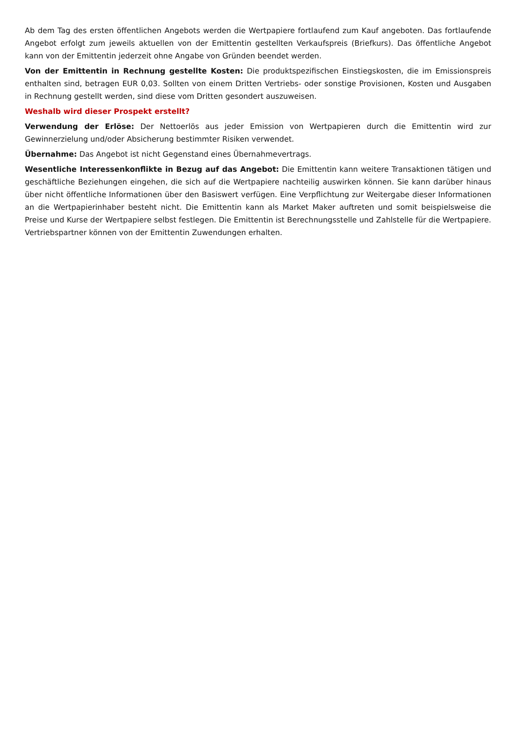Ab dem Tag des ersten öffentlichen Angebots werden die Wertpapiere fortlaufend zum Kauf angeboten. Das fortlaufende Angebot erfolgt zum jeweils aktuellen von der Emittentin gestellten Verkaufspreis (Briefkurs). Das öffentliche Angebot kann von der Emittentin jederzeit ohne Angabe von Gründen beendet werden.
Von der Emittentin in Rechnung gestellte Kosten: Die produktspezifischen Einstiegskosten, die im Emissionspreis enthalten sind, betragen EUR 0,03. Sollten von einem Dritten Vertriebs- oder sonstige Provisionen, Kosten und Ausgaben in Rechnung gestellt werden, sind diese vom Dritten gesondert auszuweisen.
Weshalb wird dieser Prospekt erstellt?
Verwendung der Erlöse: Der Nettoerlös aus jeder Emission von Wertpapieren durch die Emittentin wird zur Gewinnerzielung und/oder Absicherung bestimmter Risiken verwendet.
Übernahme: Das Angebot ist nicht Gegenstand eines Übernahmevertrags.
Wesentliche Interessenkonflikte in Bezug auf das Angebot: Die Emittentin kann weitere Transaktionen tätigen und geschäftliche Beziehungen eingehen, die sich auf die Wertpapiere nachteilig auswirken können. Sie kann darüber hinaus über nicht öffentliche Informationen über den Basiswert verfügen. Eine Verpflichtung zur Weitergabe dieser Informationen an die Wertpapierinhaber besteht nicht. Die Emittentin kann als Market Maker auftreten und somit beispielsweise die Preise und Kurse der Wertpapiere selbst festlegen. Die Emittentin ist Berechnungsstelle und Zahlstelle für die Wertpapiere. Vertriebspartner können von der Emittentin Zuwendungen erhalten.